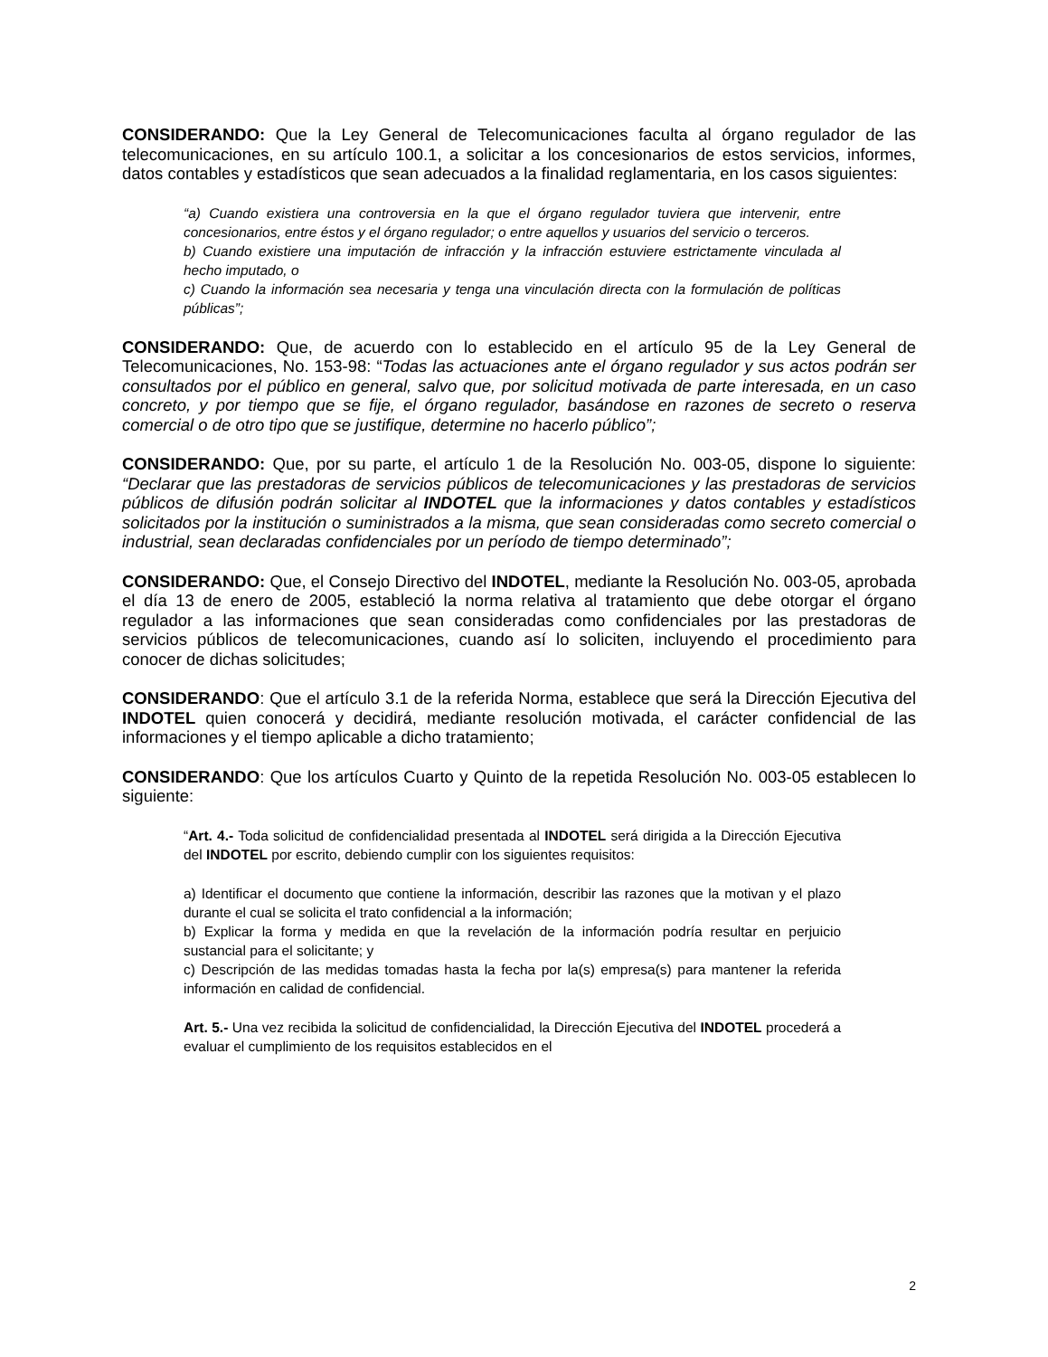CONSIDERANDO: Que la Ley General de Telecomunicaciones faculta al órgano regulador de las telecomunicaciones, en su artículo 100.1, a solicitar a los concesionarios de estos servicios, informes, datos contables y estadísticos que sean adecuados a la finalidad reglamentaria, en los casos siguientes:
“a) Cuando existiera una controversia en la que el órgano regulador tuviera que intervenir, entre concesionarios, entre éstos y el órgano regulador; o entre aquellos y usuarios del servicio o terceros.
b) Cuando existiere una imputación de infracción y la infracción estuviere estrictamente vinculada al hecho imputado, o
c) Cuando la información sea necesaria y tenga una vinculación directa con la formulación de políticas públicas”;
CONSIDERANDO: Que, de acuerdo con lo establecido en el artículo 95 de la Ley General de Telecomunicaciones, No. 153-98: “Todas las actuaciones ante el órgano regulador y sus actos podrán ser consultados por el público en general, salvo que, por solicitud motivada de parte interesada, en un caso concreto, y por tiempo que se fije, el órgano regulador, basándose en razones de secreto o reserva comercial o de otro tipo que se justifique, determine no hacerlo público”;
CONSIDERANDO: Que, por su parte, el artículo 1 de la Resolución No. 003-05, dispone lo siguiente: “Declarar que las prestadoras de servicios públicos de telecomunicaciones y las prestadoras de servicios públicos de difusión podrán solicitar al INDOTEL que la informaciones y datos contables y estadísticos solicitados por la institución o suministrados a la misma, que sean consideradas como secreto comercial o industrial, sean declaradas confidenciales por un período de tiempo determinado”;
CONSIDERANDO: Que, el Consejo Directivo del INDOTEL, mediante la Resolución No. 003-05, aprobada el día 13 de enero de 2005, estableció la norma relativa al tratamiento que debe otorgar el órgano regulador a las informaciones que sean consideradas como confidenciales por las prestadoras de servicios públicos de telecomunicaciones, cuando así lo soliciten, incluyendo el procedimiento para conocer de dichas solicitudes;
CONSIDERANDO: Que el artículo 3.1 de la referida Norma, establece que será la Dirección Ejecutiva del INDOTEL quien conocerá y decidirá, mediante resolución motivada, el carácter confidencial de las informaciones y el tiempo aplicable a dicho tratamiento;
CONSIDERANDO: Que los artículos Cuarto y Quinto de la repetida Resolución No. 003-05 establecen lo siguiente:
“Art. 4.- Toda solicitud de confidencialidad presentada al INDOTEL será dirigida a la Dirección Ejecutiva del INDOTEL por escrito, debiendo cumplir con los siguientes requisitos:
a) Identificar el documento que contiene la información, describir las razones que la motivan y el plazo durante el cual se solicita el trato confidencial a la información;
b) Explicar la forma y medida en que la revelación de la información podría resultar en perjuicio sustancial para el solicitante; y
c) Descripción de las medidas tomadas hasta la fecha por la(s) empresa(s) para mantener la referida información en calidad de confidencial.
Art. 5.- Una vez recibida la solicitud de confidencialidad, la Dirección Ejecutiva del INDOTEL procederá a evaluar el cumplimiento de los requisitos establecidos en el
2